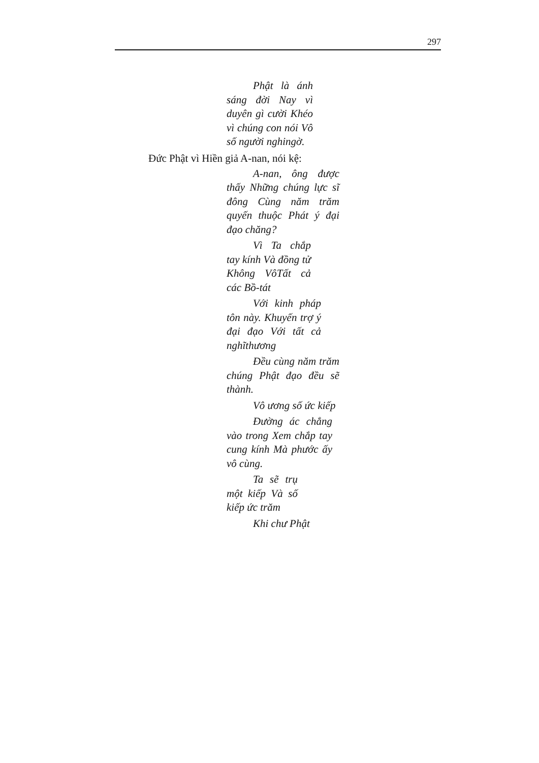297
Phật là ánh sáng đời Nay vì duyên gì cười Khéo vì chúng con nói Vô số người nghingờ.
Đức Phật vì Hiền giả A-nan, nói kệ:
A-nan, ông được thấy Những chúng lực sĩ đông Cùng năm trăm quyến thuộc Phát ý đại đạo chăng?
Vì Ta chắp tay kính Và đồng tử Không VôTất cả các Bồ-tát
Với kinh pháp tôn này. Khuyến trợ ý đại đạo Với tất cả nghĩthương
Đều cùng năm trăm chúng Phật đạo đều sẽ thành.
Vô ương số ức kiếp
Đường ác chẳng vào trong Xem chắp tay cung kính Mà phước ấy vô cùng.
Ta sẽ trụ một kiếp Và số kiếp ức trăm
Khi chư Phật